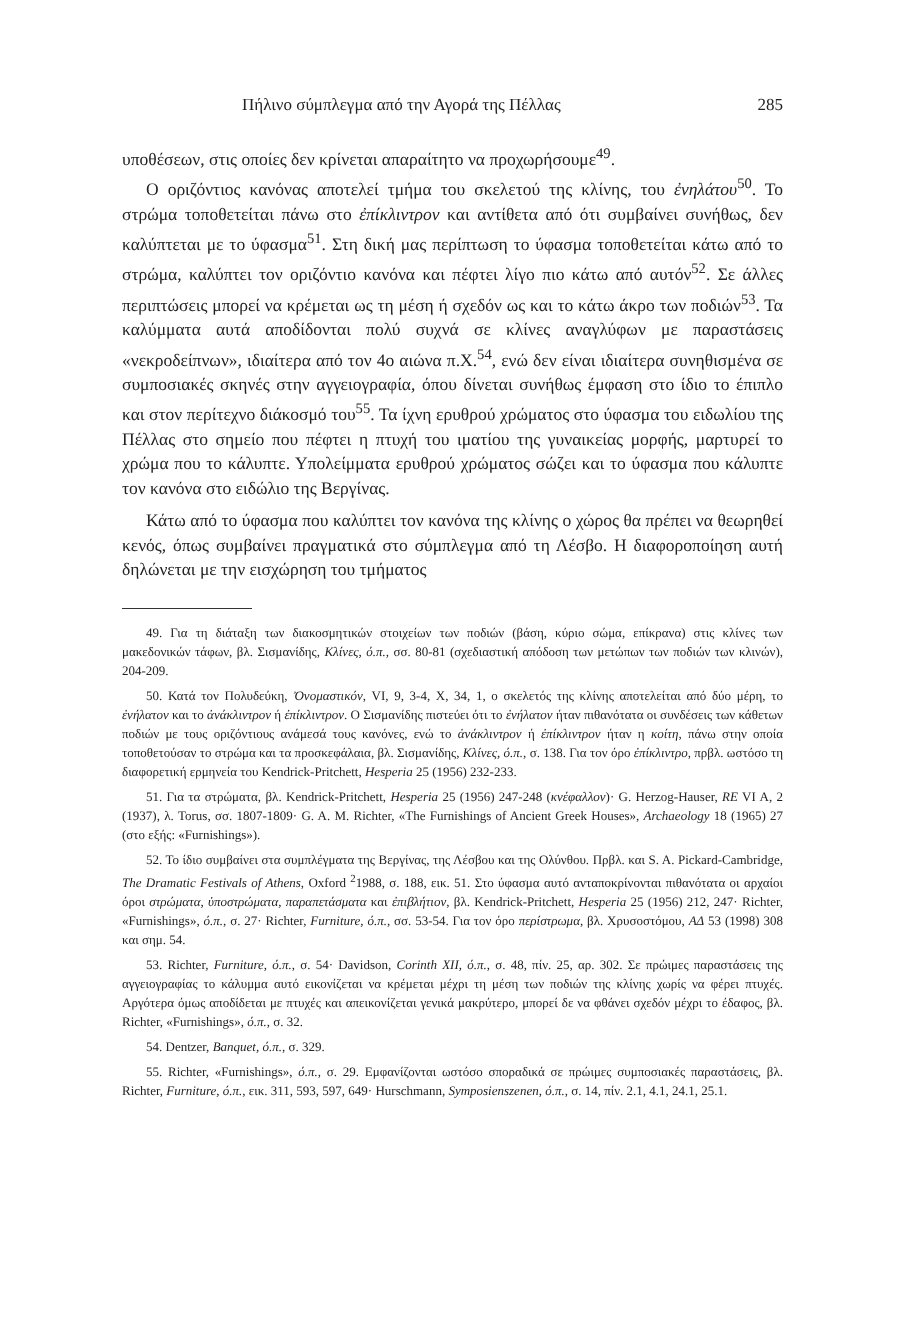Πήλινο σύμπλεγμα από την Αγορά της Πέλλας 285
υποθέσεων, στις οποίες δεν κρίνεται απαραίτητο να προχωρήσουμε<sup>49</sup>.
Ο οριζόντιος κανόνας αποτελεί τμήμα του σκελετού της κλίνης, του ἐνηλάτου<sup>50</sup>. Το στρώμα τοποθετείται πάνω στο ἐπίκλιντρον και αντίθετα από ότι συμβαίνει συνήθως, δεν καλύπτεται με το ύφασμα<sup>51</sup>. Στη δική μας περίπτωση το ύφασμα τοποθετείται κάτω από το στρώμα, καλύπτει τον οριζόντιο κανόνα και πέφτει λίγο πιο κάτω από αυτόν<sup>52</sup>. Σε άλλες περιπτώσεις μπορεί να κρέμεται ως τη μέση ή σχεδόν ως και το κάτω άκρο των ποδιών<sup>53</sup>. Τα καλύμματα αυτά αποδίδονται πολύ συχνά σε κλίνες αναγλύφων με παραστάσεις «νεκροδείπνων», ιδιαίτερα από τον 4ο αιώνα π.Χ.<sup>54</sup>, ενώ δεν είναι ιδιαίτερα συνηθισμένα σε συμποσιακές σκηνές στην αγγειογραφία, όπου δίνεται συνήθως έμφαση στο ίδιο το έπιπλο και στον περίτεχνο διάκοσμό του<sup>55</sup>. Τα ίχνη ερυθρού χρώματος στο ύφασμα του ειδωλίου της Πέλλας στο σημείο που πέφτει η πτυχή του ιματίου της γυναικείας μορφής, μαρτυρεί το χρώμα που το κάλυπτε. Υπολείμματα ερυθρού χρώματος σώζει και το ύφασμα που κάλυπτε τον κανόνα στο ειδώλιο της Βεργίνας.
Κάτω από το ύφασμα που καλύπτει τον κανόνα της κλίνης ο χώρος θα πρέπει να θεωρηθεί κενός, όπως συμβαίνει πραγματικά στο σύμπλεγμα από τη Λέσβο. Η διαφοροποίηση αυτή δηλώνεται με την εισχώρηση του τμήματος
49. Για τη διάταξη των διακοσμητικών στοιχείων των ποδιών (βάση, κύριο σώμα, επίκρανα) στις κλίνες των μακεδονικών τάφων, βλ. Σισμανίδης, Κλίνες, ό.π., σσ. 80-81 (σχεδιαστική απόδοση των μετώπων των ποδιών των κλινών), 204-209.
50. Κατά τον Πολυδεύκη, Ὀνομαστικόν, VI, 9, 3-4, X, 34, 1, ο σκελετός της κλίνης αποτελείται από δύο μέρη, το ἐνήλατον και το ἀνάκλιντρον ή ἐπίκλιντρον. Ο Σισμανίδης πιστεύει ότι το ἐνήλατον ήταν πιθανότατα οι συνδέσεις των κάθετων ποδιών με τους οριζόντιους ανάμεσά τους κανόνες, ενώ το ἀνάκλιντρον ή ἐπίκλιντρον ήταν η κοίτη, πάνω στην οποία τοποθετούσαν το στρώμα και τα προσκεφάλαια, βλ. Σισμανίδης, Κλίνες, ό.π., σ. 138. Για τον όρο ἐπίκλιντρο, πρβλ. ωστόσο τη διαφορετική ερμηνεία του Kendrick-Pritchett, Hesperia 25 (1956) 232-233.
51. Για τα στρώματα, βλ. Kendrick-Pritchett, Hesperia 25 (1956) 247-248 (κνέφαλλον)· G. Herzog-Hauser, RE VI A, 2 (1937), λ. Torus, σσ. 1807-1809· G. A. M. Richter, «The Furnishings of Ancient Greek Houses», Archaeology 18 (1965) 27 (στο εξής: «Furnishings»).
52. Το ίδιο συμβαίνει στα συμπλέγματα της Βεργίνας, της Λέσβου και της Ολύνθου. Πρβλ. και S. A. Pickard-Cambridge, The Dramatic Festivals of Athens, Oxford <sup>2</sup>1988, σ. 188, εικ. 51. Στο ύφασμα αυτό ανταποκρίνονται πιθανότατα οι αρχαίοι όροι στρώματα, ὑποστρώματα, παραπετάσματα και ἐπιβλήτιον, βλ. Kendrick-Pritchett, Hesperia 25 (1956) 212, 247· Richter, «Furnishings», ό.π., σ. 27· Richter, Furniture, ό.π., σσ. 53-54. Για τον όρο περίστρωμα, βλ. Χρυσοστόμου, ΑΔ 53 (1998) 308 και σημ. 54.
53. Richter, Furniture, ό.π., σ. 54· Davidson, Corinth XII, ό.π., σ. 48, πίν. 25, αρ. 302. Σε πρώιμες παραστάσεις της αγγειογραφίας το κάλυμμα αυτό εικονίζεται να κρέμεται μέχρι τη μέση των ποδιών της κλίνης χωρίς να φέρει πτυχές. Αργότερα όμως αποδίδεται με πτυχές και απεικονίζεται γενικά μακρύτερο, μπορεί δε να φθάνει σχεδόν μέχρι το έδαφος, βλ. Richter, «Furnishings», ό.π., σ. 32.
54. Dentzer, Banquet, ό.π., σ. 329.
55. Richter, «Furnishings», ό.π., σ. 29. Εμφανίζονται ωστόσο σποραδικά σε πρώιμες συμποσιακές παραστάσεις, βλ. Richter, Furniture, ό.π., εικ. 311, 593, 597, 649· Hurschmann, Symposienszenen, ό.π., σ. 14, πίν. 2.1, 4.1, 24.1, 25.1.